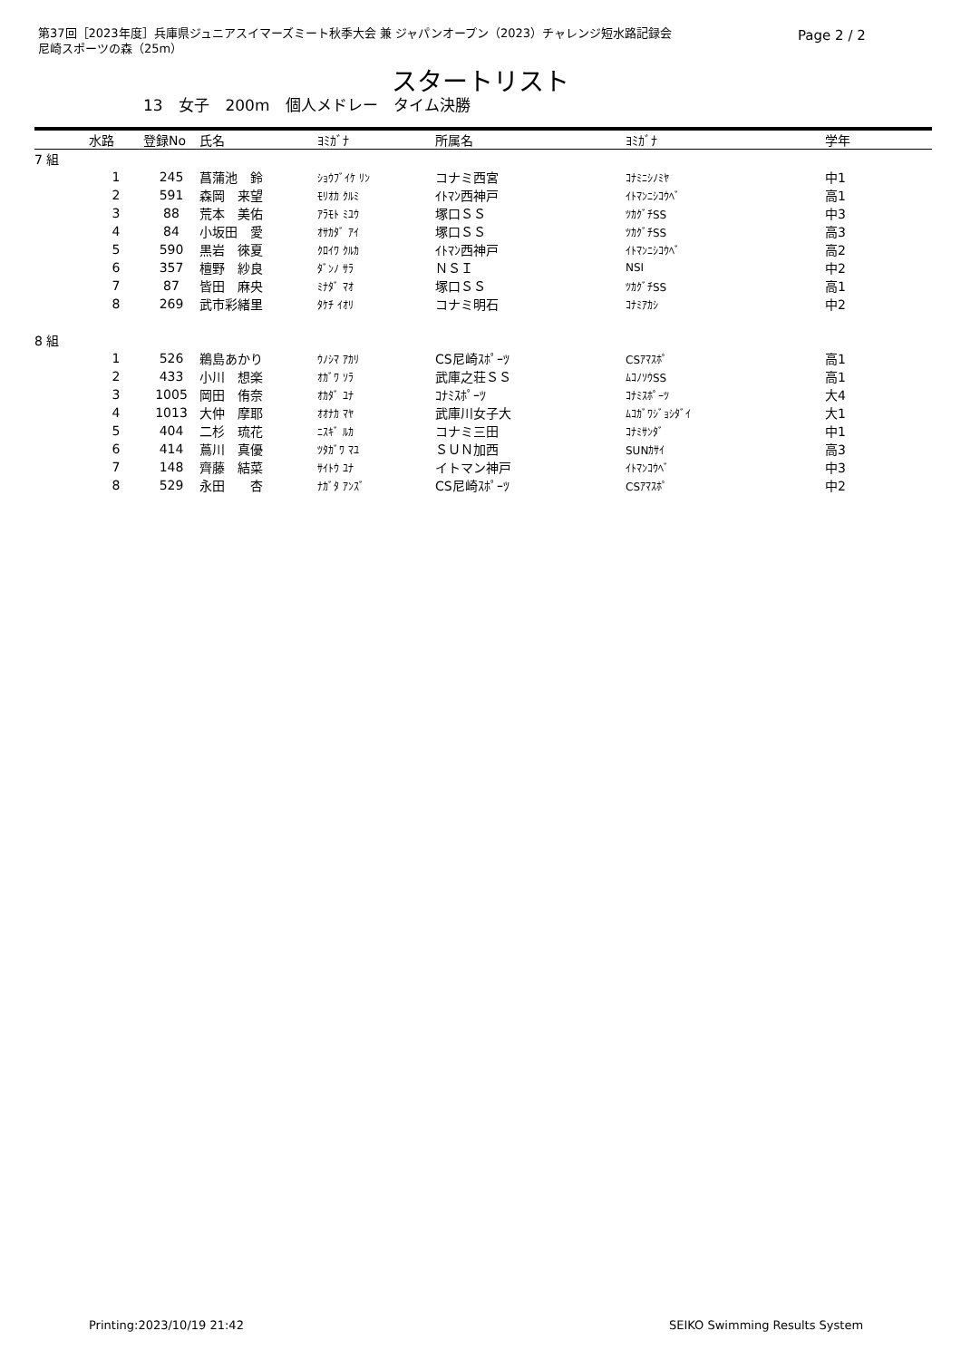第37回［2023年度］兵庫県ジュニアスイマーズミート秋季大会 兼 ジャパンオープン（2023）チャレンジ短水路記録会
尼崎スポーツの森（25m）
Page 2 / 2
スタートリスト
13 女子 200m 個人メドレー タイム決勝
| | 水路 | 登録No | 氏名 | ﾖﾐｶﾞﾅ | 所属名 | ﾖﾐｶﾞﾅ | 学年 |
| --- | --- | --- | --- | --- | --- | --- | --- |
| 7 組 | | | | | | | |
| | 1 | 245 | 菖蒲池 鈴 | ｼｮｳﾌﾞｲｹ ﾘﾝ | コナミ西宮 | ｺﾅﾐﾆｼﾉﾐﾔ | 中1 |
| | 2 | 591 | 森岡 来望 | ﾓﾘｵｶ ｸﾙﾐ | ｲﾄﾏﾝ西神戸 | ｲﾄﾏﾝﾆｼｺｳﾍﾞ | 高1 |
| | 3 | 88 | 荒本 美佑 | ｱﾗﾓﾄ ﾐﾕｳ | 塚口ＳＳ | ﾂｶｸﾞﾁSS | 中3 |
| | 4 | 84 | 小坂田 愛 | ｵｻｶﾀﾞ ｱｲ | 塚口ＳＳ | ﾂｶｸﾞﾁSS | 高3 |
| | 5 | 590 | 黒岩 徠夏 | ｸﾛｲﾜ ｸﾙｶ | ｲﾄﾏﾝ西神戸 | ｲﾄﾏﾝﾆｼｺｳﾍﾞ | 高2 |
| | 6 | 357 | 檀野 紗良 | ﾀﾞﾝﾉ ｻﾗ | ＮＳＩ | NSI | 中2 |
| | 7 | 87 | 皆田 麻央 | ﾐﾅﾀﾞ ﾏｵ | 塚口ＳＳ | ﾂｶｸﾞﾁSS | 高1 |
| | 8 | 269 | 武市彩緒里 | ﾀｹﾁ ｲｵﾘ | コナミ明石 | ｺﾅﾐｱｶｼ | 中2 |
| 8 組 | | | | | | | |
| | 1 | 526 | 鵜島あかり | ｳﾉｼﾏ ｱｶﾘ | CS尼崎ｽﾎﾟｰﾂ | CSｱﾏｽﾎﾟ | 高1 |
| | 2 | 433 | 小川 想楽 | ｵｶﾞﾜ ｿﾗ | 武庫之荘ＳＳ | ﾑｺﾉｿｳSS | 高1 |
| | 3 | 1005 | 岡田 侑奈 | ｵｶﾀﾞ ﾕﾅ | ｺﾅﾐｽﾎﾟｰﾂ | ｺﾅﾐｽﾎﾟｰﾂ | 大4 |
| | 4 | 1013 | 大仲 摩耶 | ｵｵﾅｶ ﾏﾔ | 武庫川女子大 | ﾑｺｶﾞﾜｼﾞｮｼﾀﾞｲ | 大1 |
| | 5 | 404 | 二杉 琉花 | ﾆｽｷﾞ ﾙｶ | コナミ三田 | ｺﾅﾐｻﾝﾀﾞ | 中1 |
| | 6 | 414 | 蔦川 真優 | ﾂﾀｶﾞﾜ ﾏﾕ | ＳＵＮ加西 | SUNｶｻｲ | 高3 |
| | 7 | 148 | 齊藤 結菜 | ｻｲﾄｳ ﾕﾅ | イトマン神戸 | ｲﾄﾏﾝｺｳﾍﾞ | 中3 |
| | 8 | 529 | 永田 杏 | ﾅｶﾞﾀ ｱﾝｽﾞ | CS尼崎ｽﾎﾟｰﾂ | CSｱﾏｽﾎﾟ | 中2 |
Printing:2023/10/19 21:42 SEIKO Swimming Results System